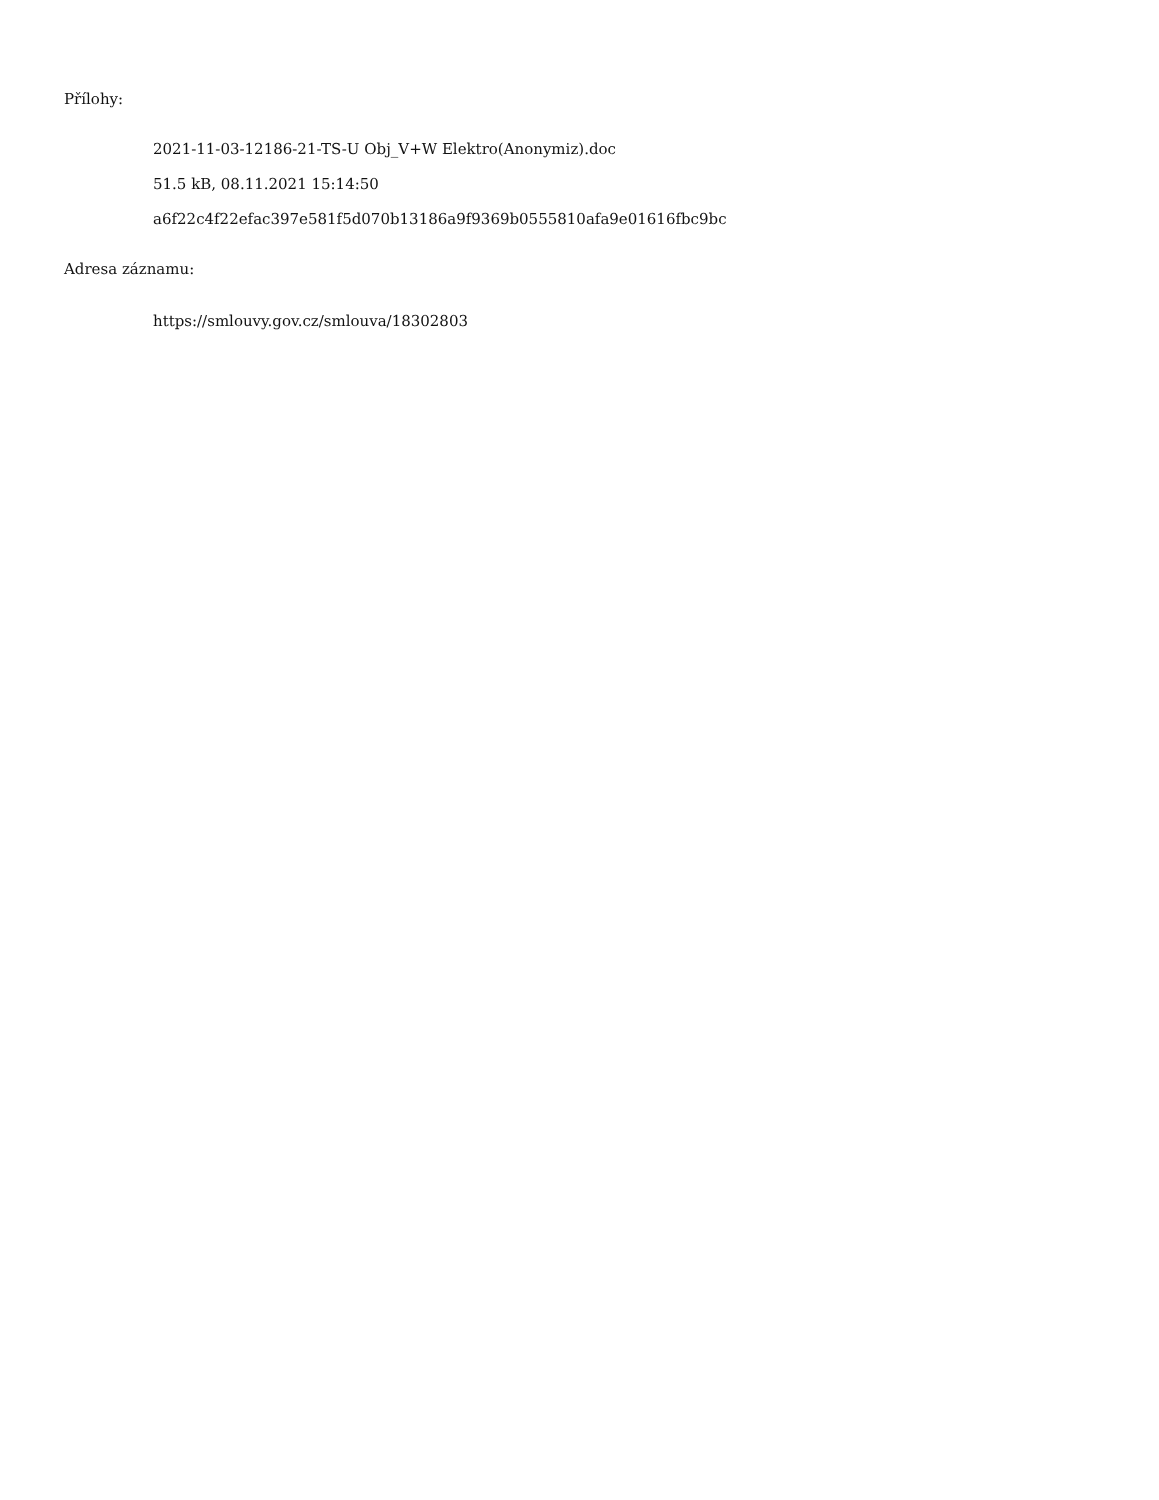Přílohy:
2021-11-03-12186-21-TS-U Obj_V+W Elektro(Anonymiz).doc
51.5 kB, 08.11.2021 15:14:50
a6f22c4f22efac397e581f5d070b13186a9f9369b0555810afa9e01616fbc9bc
Adresa záznamu:
https://smlouvy.gov.cz/smlouva/18302803